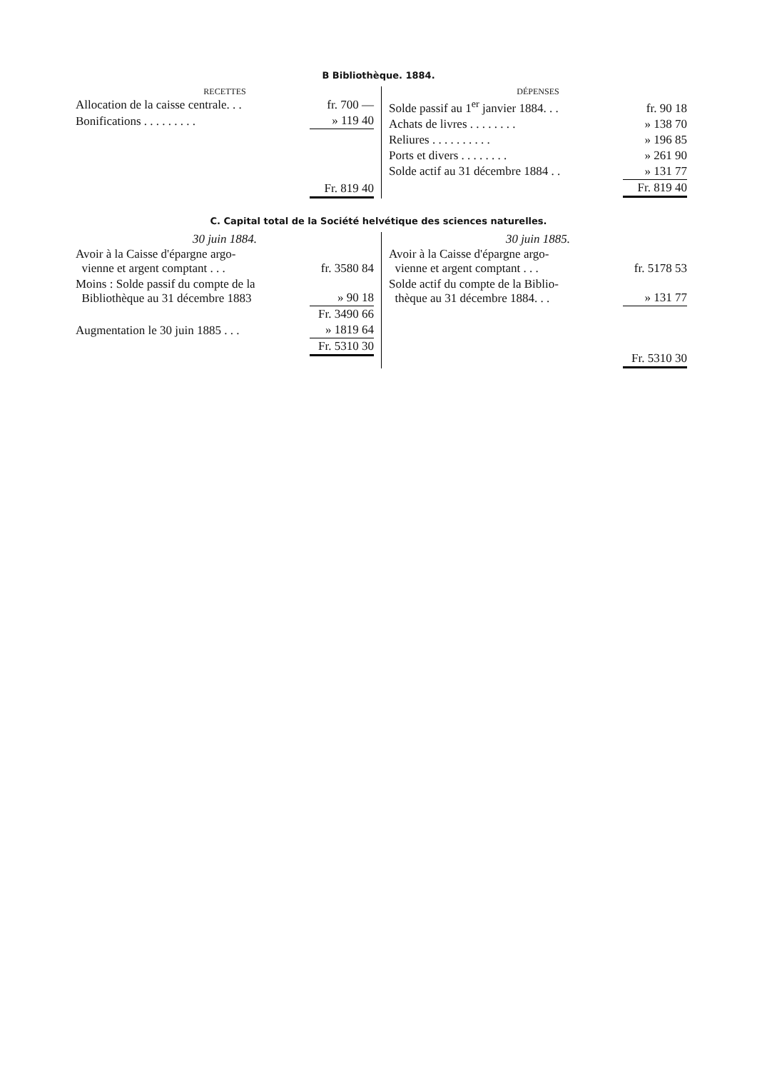B Bibliothèque. 1884.
RECETTES
| Allocation de la caisse centrale. . . | fr. 700 — |
| Bonifications . . . . . . . . . | » 119 40 |
| | Fr. 819 40 |
DÉPENSES
| Solde passif au 1<sup>er</sup> janvier 1884. . . | fr. 90 18 |
| Achats de livres . . . . . . . . | » 138 70 |
| Reliures . . . . . . . . . . | » 196 85 |
| Ports et divers . . . . . . . . | » 261 90 |
| Solde actif au 31 décembre 1884 . . | » 131 77 |
| | Fr. 819 40 |
C. Capital total de la Société helvétique des sciences naturelles.
30 juin 1884.
| Avoir à la Caisse d'épargne argo- vienne et argent comptant . . . | fr. 3580 84 |
| Moins : Solde passif du compte de la Bibliothèque au 31 décembre 1883 | » 90 18 |
| | Fr. 3490 66 |
| Augmentation le 30 juin 1885 . . . | » 1819 64 |
| | Fr. 5310 30 |
30 juin 1885.
| Avoir à la Caisse d'épargne argo- vienne et argent comptant . . . | fr. 5178 53 |
| Solde actif du compte de la Biblio- thèque au 31 décembre 1884. . . | » 131 77 |
| | Fr. 5310 30 |